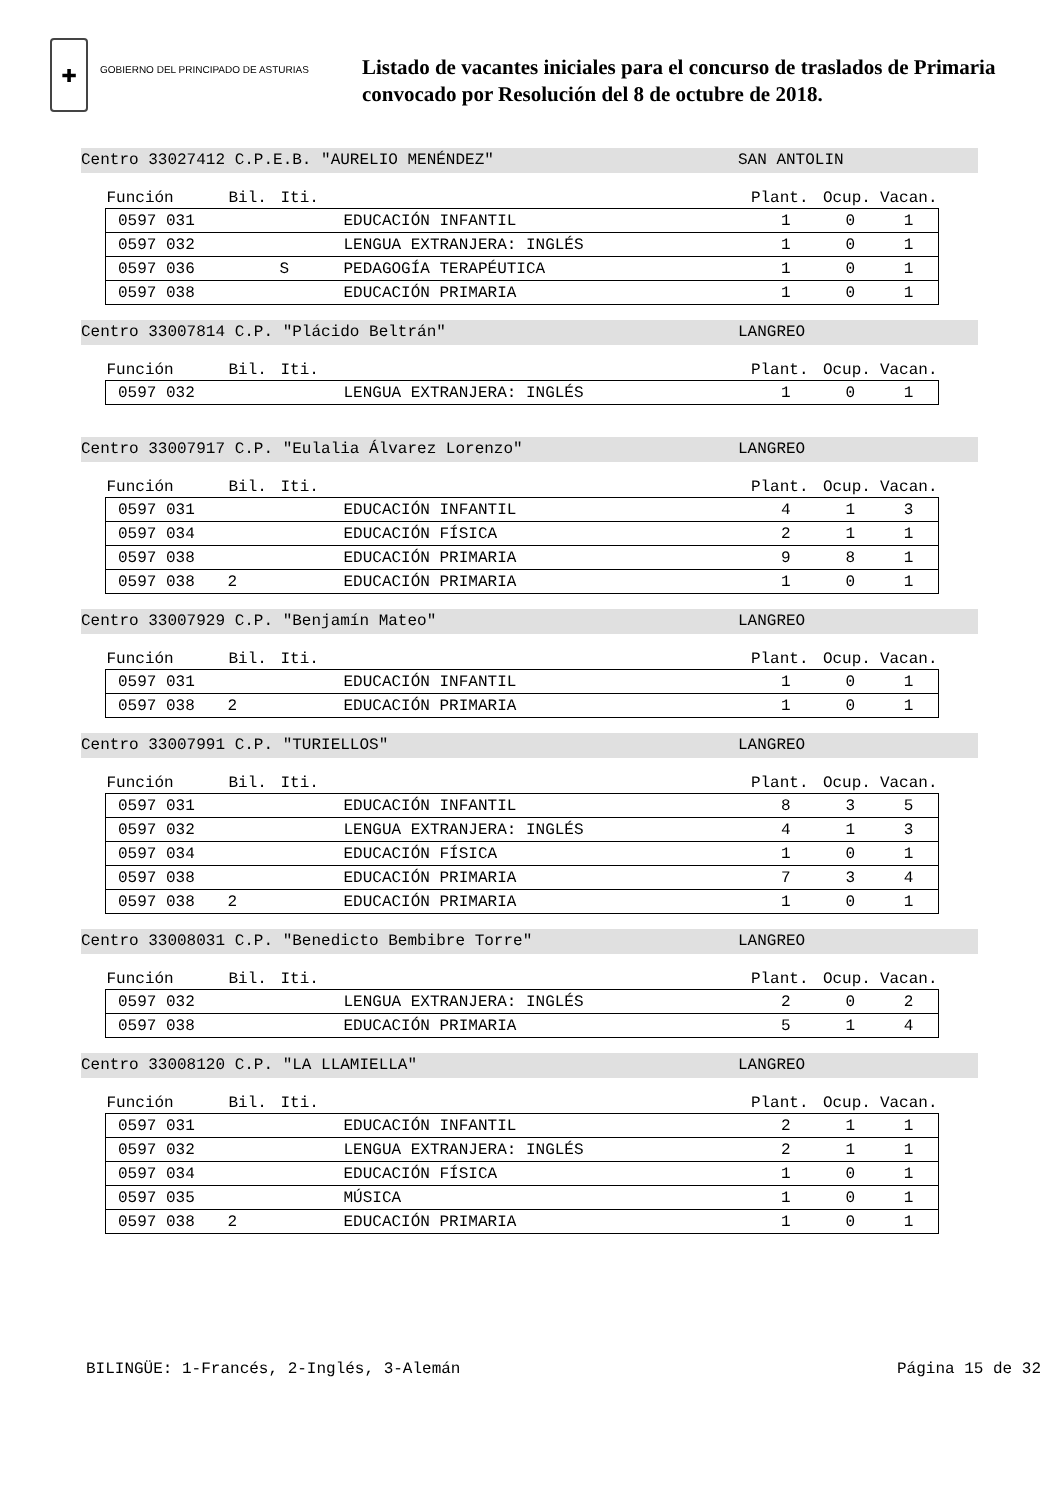✚
GOBIERNO DEL PRINCIPADO DE ASTURIAS
Listado de vacantes iniciales para el concurso de traslados de Primaria
convocado por Resolución del 8 de octubre de 2018.
Centro 33027412 C.P.E.B. "AURELIO MENÉNDEZ" SAN ANTOLIN
| Función | Bil. | Iti. | | Plant. | Ocup. | Vacan. |
| --- | --- | --- | --- | --- | --- | --- |
| 0597 031 | | | EDUCACIÓN INFANTIL | 1 | 0 | 1 |
| 0597 032 | | | LENGUA EXTRANJERA: INGLÉS | 1 | 0 | 1 |
| 0597 036 | | S | PEDAGOGÍA TERAPÉUTICA | 1 | 0 | 1 |
| 0597 038 | | | EDUCACIÓN PRIMARIA | 1 | 0 | 1 |
Centro 33007814 C.P. "Plácido Beltrán" LANGREO
| Función | Bil. | Iti. | | Plant. | Ocup. | Vacan. |
| --- | --- | --- | --- | --- | --- | --- |
| 0597 032 | | | LENGUA EXTRANJERA: INGLÉS | 1 | 0 | 1 |
Centro 33007917 C.P. "Eulalia Álvarez Lorenzo" LANGREO
| Función | Bil. | Iti. | | Plant. | Ocup. | Vacan. |
| --- | --- | --- | --- | --- | --- | --- |
| 0597 031 | | | EDUCACIÓN INFANTIL | 4 | 1 | 3 |
| 0597 034 | | | EDUCACIÓN FÍSICA | 2 | 1 | 1 |
| 0597 038 | | | EDUCACIÓN PRIMARIA | 9 | 8 | 1 |
| 0597 038 | 2 | | EDUCACIÓN PRIMARIA | 1 | 0 | 1 |
Centro 33007929 C.P. "Benjamín Mateo" LANGREO
| Función | Bil. | Iti. | | Plant. | Ocup. | Vacan. |
| --- | --- | --- | --- | --- | --- | --- |
| 0597 031 | | | EDUCACIÓN INFANTIL | 1 | 0 | 1 |
| 0597 038 | 2 | | EDUCACIÓN PRIMARIA | 1 | 0 | 1 |
Centro 33007991 C.P. "TURIELLOS" LANGREO
| Función | Bil. | Iti. | | Plant. | Ocup. | Vacan. |
| --- | --- | --- | --- | --- | --- | --- |
| 0597 031 | | | EDUCACIÓN INFANTIL | 8 | 3 | 5 |
| 0597 032 | | | LENGUA EXTRANJERA: INGLÉS | 4 | 1 | 3 |
| 0597 034 | | | EDUCACIÓN FÍSICA | 1 | 0 | 1 |
| 0597 038 | | | EDUCACIÓN PRIMARIA | 7 | 3 | 4 |
| 0597 038 | 2 | | EDUCACIÓN PRIMARIA | 1 | 0 | 1 |
Centro 33008031 C.P. "Benedicto Bembibre Torre" LANGREO
| Función | Bil. | Iti. | | Plant. | Ocup. | Vacan. |
| --- | --- | --- | --- | --- | --- | --- |
| 0597 032 | | | LENGUA EXTRANJERA: INGLÉS | 2 | 0 | 2 |
| 0597 038 | | | EDUCACIÓN PRIMARIA | 5 | 1 | 4 |
Centro 33008120 C.P. "LA LLAMIELLA" LANGREO
| Función | Bil. | Iti. | | Plant. | Ocup. | Vacan. |
| --- | --- | --- | --- | --- | --- | --- |
| 0597 031 | | | EDUCACIÓN INFANTIL | 2 | 1 | 1 |
| 0597 032 | | | LENGUA EXTRANJERA: INGLÉS | 2 | 1 | 1 |
| 0597 034 | | | EDUCACIÓN FÍSICA | 1 | 0 | 1 |
| 0597 035 | | | MÚSICA | 1 | 0 | 1 |
| 0597 038 | 2 | | EDUCACIÓN PRIMARIA | 1 | 0 | 1 |
BILINGÜE: 1-Francés, 2-Inglés, 3-Alemán Página 15 de 32